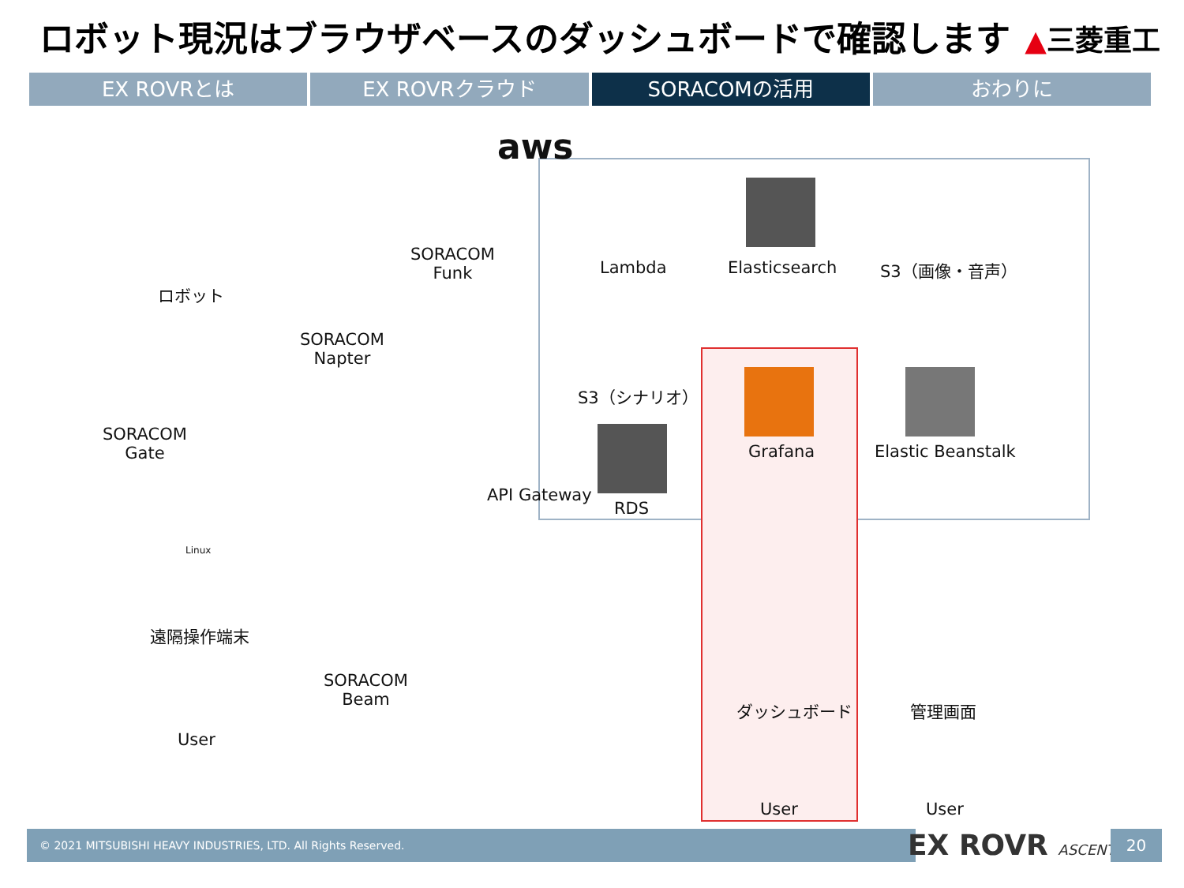ロボット現況はブラウザベースのダッシュボードで確認します
▲三菱重工
EX ROVRとは EX ROVRクラウド SORACOMの活用 おわりに
aws
ロボット
SORACOM
Funk
SORACOM
Napter
SORACOM
Gate
SORACOM
Beam
Lambda Elasticsearch S3（画像・音声）
S3（シナリオ）
Grafana Elastic Beanstalk
API Gateway
RDS
Linux
遠隔操作端末
User
ダッシュボード 管理画面
User User
© 2021 MITSUBISHI HEAVY INDUSTRIES, LTD. All Rights Reserved. EX ROVR ASCENT 20